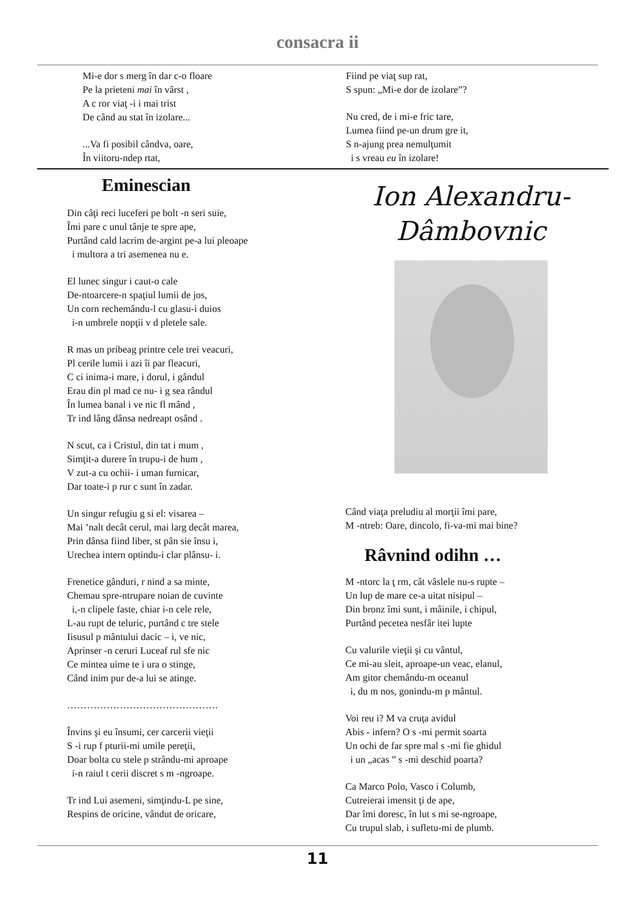consacra ii
Mi-e dor s merg în dar c-o floare
Pe la prieteni mai în vârst ,
A c ror viaţ -i i mai trist
De când au stat în izolare...
...Va fi posibil cândva, oare,
În viitoru-ndep rtat,
Fiind pe viaţ sup rat,
S spun: „Mi-e dor de izolare”?
Nu cred, de i mi-e fric tare,
Lumea fiind pe-un drum gre it,
S n-ajung prea nemulţumit
i s vreau eu în izolare!
Eminescian
Din câţi reci luceferi pe bolt -n seri suie,
Îmi pare c unul tânje te spre ape,
Purtând cald lacrim de-argint pe-a lui pleoape
i multora a tri asemenea nu e.
El lunec singur i caut-o cale
De-ntoarcere-n spaţiul lumii de jos,
Un corn rechemându-l cu glasu-i duios
i-n umbrele nopţii v d pletele sale.
R mas un pribeag printre cele trei veacuri,
Pl cerile lumii i azi îi par fleacuri,
C ci inima-i mare, i dorul, i gândul
Erau din pl mad ce nu- i g sea rândul
În lumea banal i ve nic fl mând ,
Tr ind lâng dânsa nedreapt osând .
N scut, ca i Cristul, din tat i mum ,
Simţit-a durere în trupu-i de hum ,
V zut-a cu ochii- i uman furnicar,
Dar toate-i p rur c sunt în zadar.
Un singur refugiu g si el: visarea –
Mai ’nalt decât cerul, mai larg decât marea,
Prin dânsa fiind liber, st pân sie însu i,
Urechea intern optindu-i clar plânsu- i.
Frenetice gânduri, r nind a sa minte,
Chemau spre-ntrupare noian de cuvinte
i,-n clipele faste, chiar i-n cele rele,
L-au rupt de teluric, purtând c tre stele
Iisusul p mântului dacic – i, ve nic,
Aprinser -n ceruri Luceaf rul sfe nic
Ce mintea uime te i ura o stinge,
Când inim pur de-a lui se atinge.
……………………………………….
Învins şi eu însumi, cer carcerii vieţii
S -i rup f pturii-mi umile pereţii,
Doar bolta cu stele p strându-mi aproape
i-n raiul t cerii discret s m -ngroape.
Tr ind Lui asemeni, simţindu-L pe sine,
Respins de oricine, vândut de oricare,
Ion Alexandru-
Dâmbovnic
Când viaţa preludiu al morţii îmi pare,
M -ntreb: Oare, dincolo, fi-va-mi mai bine?
Râvnind odihn …
M -ntorc la ţ rm, cât vâslele nu-s rupte –
Un lup de mare ce-a uitat nisipul –
Din bronz îmi sunt, i mâinile, i chipul,
Purtând pecetea nesfâr itei lupte
Cu valurile vieţii şi cu vântul,
Ce mi-au sleit, aproape-un veac, elanul,
Am gitor chemându-m oceanul
i, du m nos, gonindu-m p mântul.
Voi reu i? M va cruţa avidul
Abis - infern? O s -mi permit soarta
Un ochi de far spre mal s -mi fie ghidul
i un „acas ” s -mi deschid poarta?
Ca Marco Polo, Vasco i Columb,
Cutreierai imensit ţi de ape,
Dar îmi doresc, în lut s mi se-ngroape,
Cu trupul slab, i sufletu-mi de plumb.
11